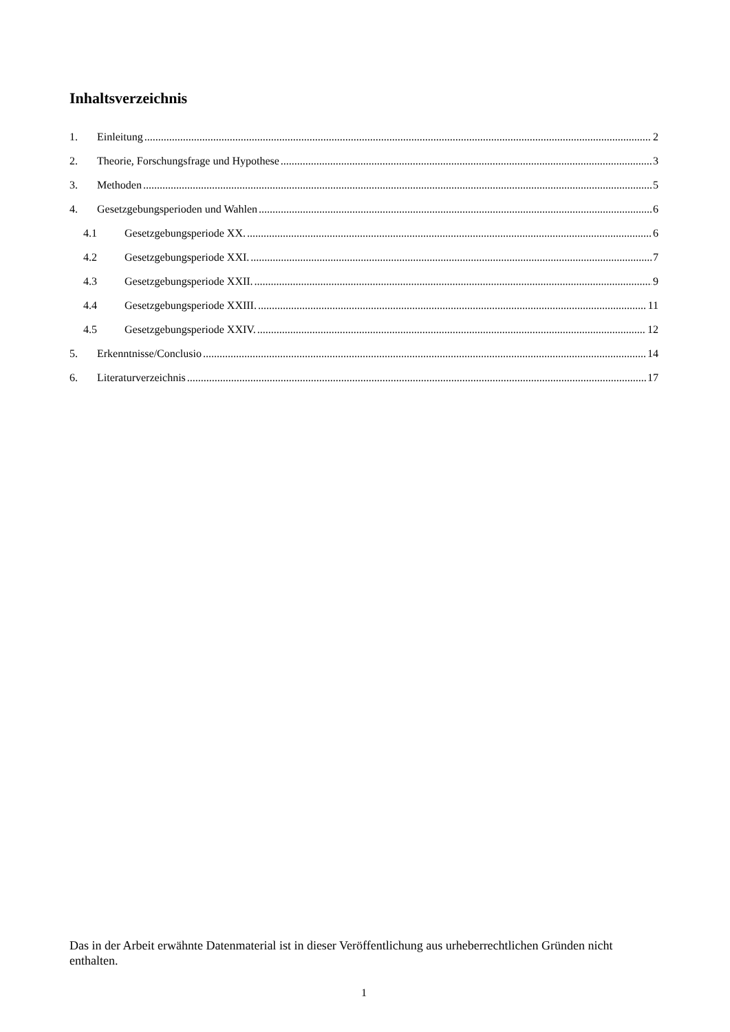Inhaltsverzeichnis
1. Einleitung 2
2. Theorie, Forschungsfrage und Hypothese 3
3. Methoden 5
4. Gesetzgebungsperioden und Wahlen 6
4.1 Gesetzgebungsperiode XX. 6
4.2 Gesetzgebungsperiode XXI. 7
4.3 Gesetzgebungsperiode XXII. 9
4.4 Gesetzgebungsperiode XXIII. 11
4.5 Gesetzgebungsperiode XXIV. 12
5. Erkenntnisse/Conclusio 14
6. Literaturverzeichnis 17
Das in der Arbeit erwähnte Datenmaterial ist in dieser Veröffentlichung aus urheberrechtlichen Gründen nicht enthalten.
1